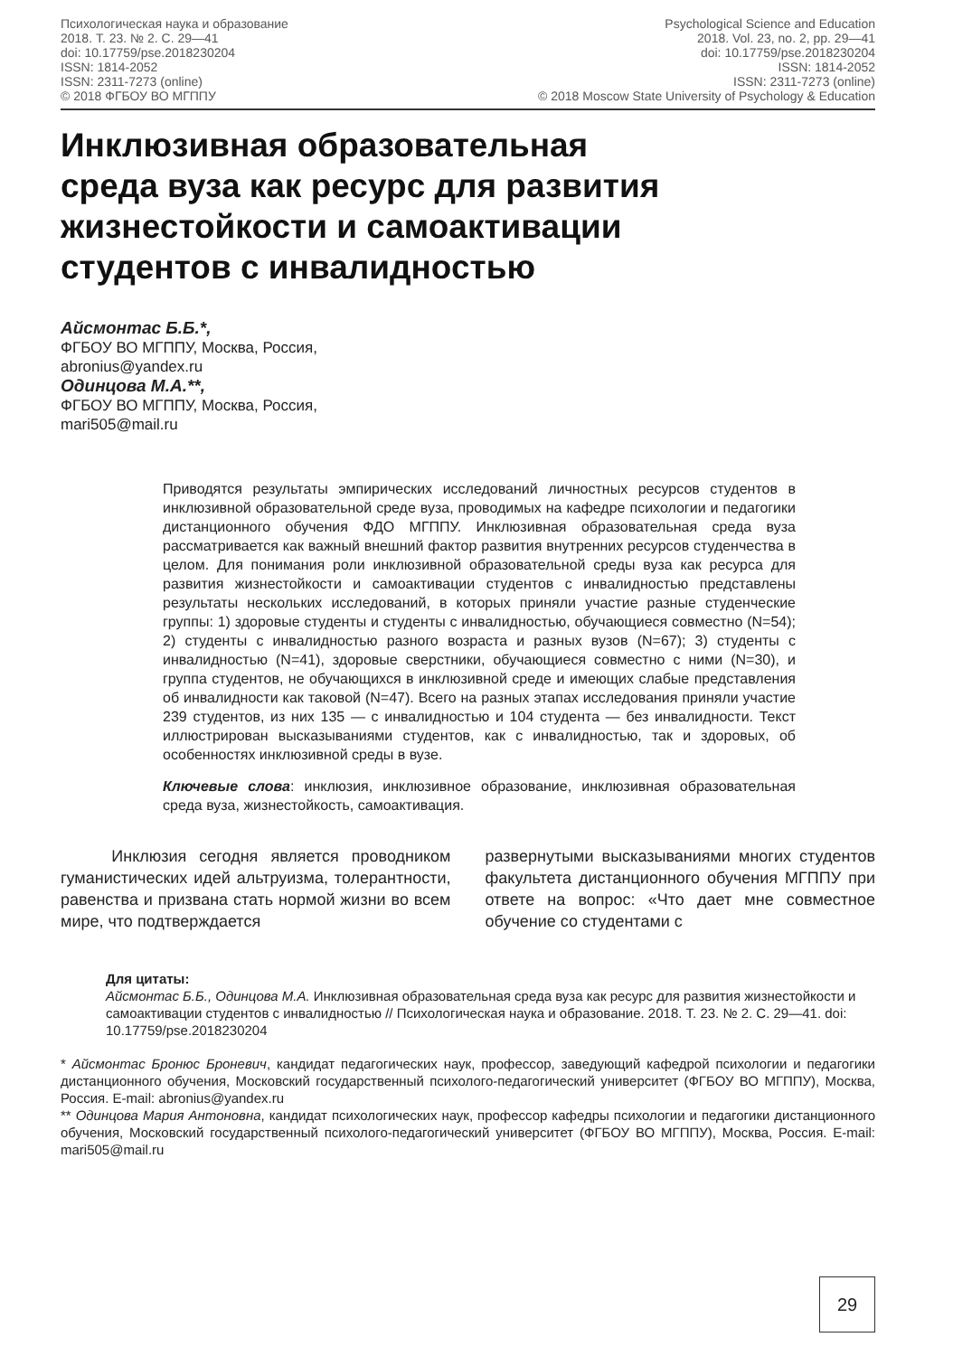Психологическая наука и образование
2018. Т. 23. № 2. С. 29—41
doi: 10.17759/pse.2018230204
ISSN: 1814-2052
ISSN: 2311-7273 (online)
© 2018 ФГБОУ ВО МГППУ
Psychological Science and Education
2018. Vol. 23, no. 2, pp. 29—41
doi: 10.17759/pse.2018230204
ISSN: 1814-2052
ISSN: 2311-7273 (online)
© 2018 Moscow State University of Psychology & Education
Инклюзивная образовательная
среда вуза как ресурс для развития
жизнестойкости и самоактивации
студентов с инвалидностью
Айсмонтас Б.Б.*,
ФГБОУ ВО МГППУ, Москва, Россия,
abronius@yandex.ru
Одинцова М.А.**,
ФГБОУ ВО МГППУ, Москва, Россия,
mari505@mail.ru
Приводятся результаты эмпирических исследований личностных ресурсов студентов в инклюзивной образовательной среде вуза, проводимых на кафедре психологии и педагогики дистанционного обучения ФДО МГППУ. Инклюзивная образовательная среда вуза рассматривается как важный внешний фактор развития внутренних ресурсов студенчества в целом. Для понимания роли инклюзивной образовательной среды вуза как ресурса для развития жизнестойкости и самоактивации студентов с инвалидностью представлены результаты нескольких исследований, в которых приняли участие разные студенческие группы: 1) здоровые студенты и студенты с инвалидностью, обучающиеся совместно (N=54); 2) студенты с инвалидностью разного возраста и разных вузов (N=67); 3) студенты с инвалидностью (N=41), здоровые сверстники, обучающиеся совместно с ними (N=30), и группа студентов, не обучающихся в инклюзивной среде и имеющих слабые представления об инвалидности как таковой (N=47). Всего на разных этапах исследования приняли участие 239 студентов, из них 135 — с инвалидностью и 104 студента — без инвалидности. Текст иллюстрирован высказываниями студентов, как с инвалидностью, так и здоровых, об особенностях инклюзивной среды в вузе.
Ключевые слова: инклюзия, инклюзивное образование, инклюзивная образовательная среда вуза, жизнестойкость, самоактивация.
Инклюзия сегодня является проводником гуманистических идей альтруизма, толерантности, равенства и призвана стать нормой жизни во всем мире, что подтверждается
развернутыми высказываниями многих студентов факультета дистанционного обучения МГППУ при ответе на вопрос: «Что дает мне совместное обучение со студентами с
Для цитаты:
Айсмонтас Б.Б., Одинцова М.А. Инклюзивная образовательная среда вуза как ресурс для развития жизнестойкости и самоактивации студентов с инвалидностью // Психологическая наука и образование. 2018. Т. 23. № 2. С. 29—41. doi: 10.17759/pse.2018230204
* Айсмонтас Бронюс Броневич, кандидат педагогических наук, профессор, заведующий кафедрой психологии и педагогики дистанционного обучения, Московский государственный психолого-педагогический университет (ФГБОУ ВО МГППУ), Москва, Россия. E-mail: abronius@yandex.ru
** Одинцова Мария Антоновна, кандидат психологических наук, профессор кафедры психологии и педагогики дистанционного обучения, Московский государственный психолого-педагогический университет (ФГБОУ ВО МГППУ), Москва, Россия. E-mail: mari505@mail.ru
29